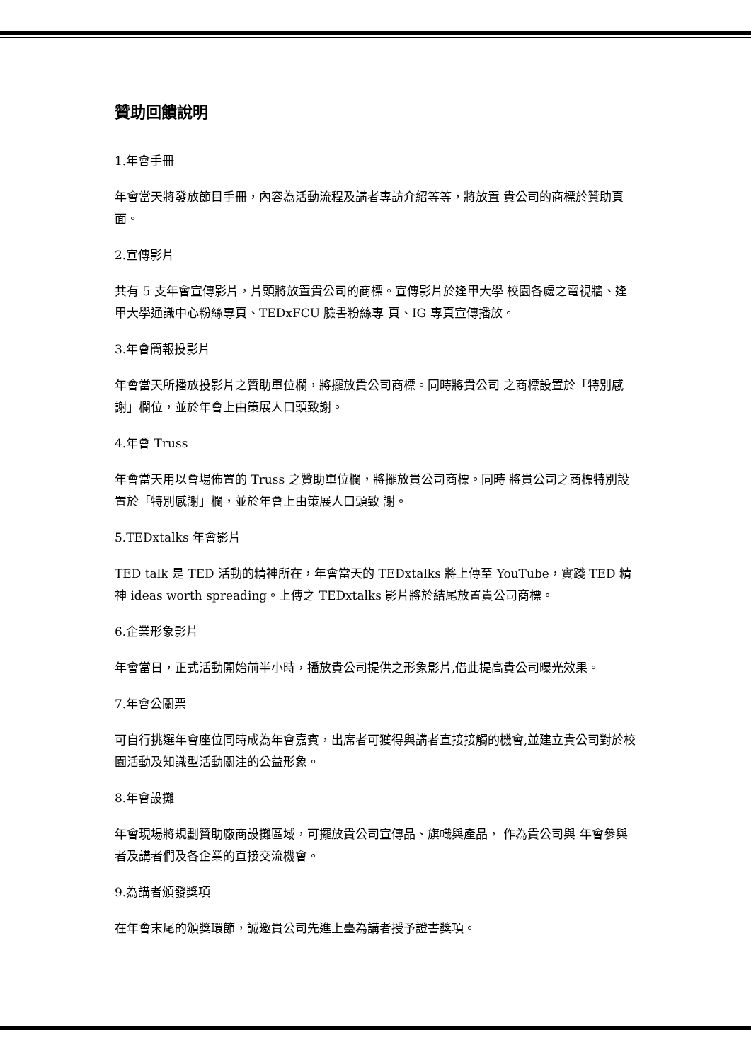贊助回饋說明
1.年會手冊
年會當天將發放節目手冊，內容為活動流程及講者專訪介紹等等，將放置 貴公司的商標於贊助頁面。
2.宣傳影片
共有 5 支年會宣傳影片，片頭將放置貴公司的商標。宣傳影片於逢甲大學 校園各處之電視牆、逢甲大學通識中心粉絲專頁、TEDxFCU 臉書粉絲專 頁、IG 專頁宣傳播放。
3.年會簡報投影片
年會當天所播放投影片之贊助單位欄，將擺放貴公司商標。同時將貴公司 之商標設置於「特別感謝」欄位，並於年會上由策展人口頭致謝。
4.年會 Truss
年會當天用以會場佈置的 Truss 之贊助單位欄，將擺放貴公司商標。同時 將貴公司之商標特別設置於「特別感謝」欄，並於年會上由策展人口頭致 謝。
5.TEDxtalks 年會影片
TED talk 是 TED 活動的精神所在，年會當天的 TEDxtalks 將上傳至 YouTube，實踐 TED 精神 ideas worth spreading。上傳之 TEDxtalks 影片將於結尾放置貴公司商標。
6.企業形象影片
年會當日，正式活動開始前半小時，播放貴公司提供之形象影片,借此提高貴公司曝光效果。
7.年會公關票
可自行挑選年會座位同時成為年會嘉賓，出席者可獲得與講者直接接觸的機會,並建立貴公司對於校園活動及知識型活動關注的公益形象。
8.年會設攤
年會現場將規劃贊助廠商設攤區域，可擺放貴公司宣傳品、旗幟與產品， 作為貴公司與 年會參與者及講者們及各企業的直接交流機會。
9.為講者頒發獎項
在年會末尾的頒獎環節，誠邀貴公司先進上臺為講者授予證書獎項。